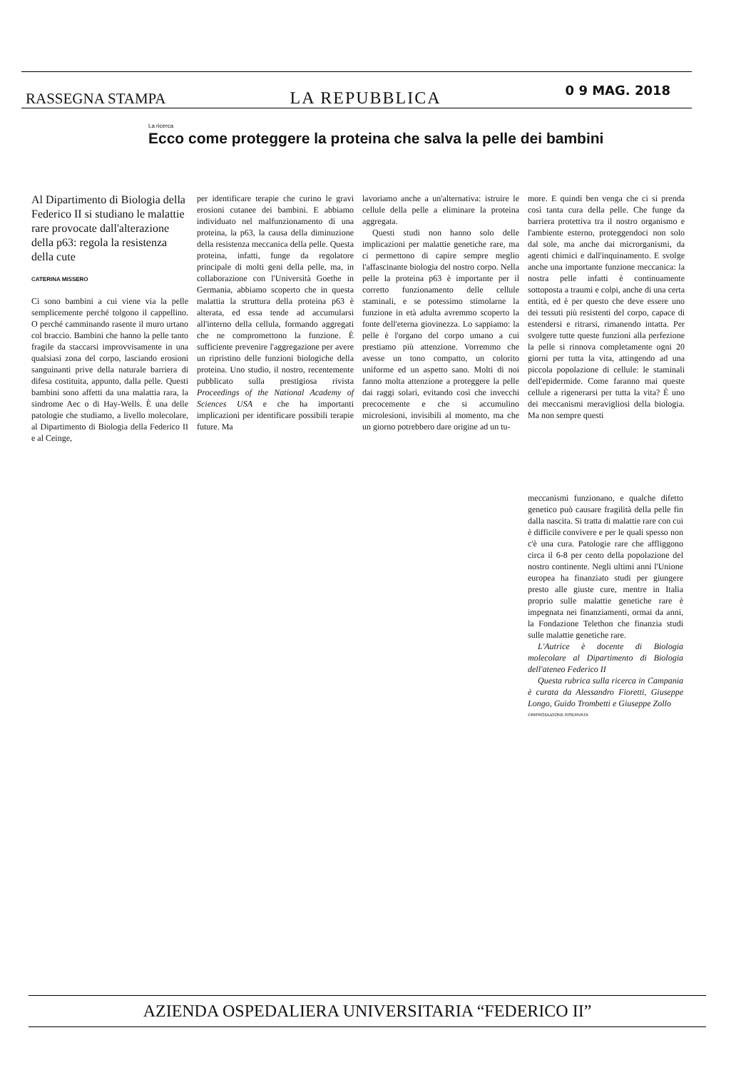RASSEGNA STAMPA LA REPUBBLICA 0 9 MAG. 2018
La ricerca
Ecco come proteggere la proteina che salva la pelle dei bambini
Al Dipartimento di Biologia della Federico II si studiano le malattie rare provocate dall'alterazione della p63: regola la resistenza della cute
CATERINA MISSERO
Ci sono bambini a cui viene via la pelle semplicemente perché tolgono il cappellino. O perché camminando rasente il muro urtano col braccio. Bambini che hanno la pelle tanto fragile da staccarsi improvvisamente in una qualsiasi zona del corpo, lasciando erosioni sanguinanti prive della naturale barriera di difesa costituita, appunto, dalla pelle. Questi bambini sono affetti da una malattia rara, la sindrome Aec o di Hay-Wells. È una delle patologie che studiamo, a livello molecolare, al Dipartimento di Biologia della Federico II e al Ceinge,
per identificare terapie che curino le gravi erosioni cutanee dei bambini. E abbiamo individuato nel malfunzionamento di una proteina, la p63, la causa della diminuzione della resistenza meccanica della pelle. Questa proteina, infatti, funge da regolatore principale di molti geni della pelle, ma, in collaborazione con l'Università Goethe in Germania, abbiamo scoperto che in questa malattia la struttura della proteina p63 è alterata, ed essa tende ad accumularsi all'interno della cellula, formando aggregati che ne compromettono la funzione. È sufficiente prevenire l'aggregazione per avere un ripristino delle funzioni biologiche della proteina. Uno studio, il nostro, recentemente pubblicato sulla prestigiosa rivista Proceedings of the National Academy of Sciences USA e che ha importanti implicazioni per identificare possibili terapie future. Ma
lavoriamo anche a un'alternativa: istruire le cellule della pelle a eliminare la proteina aggregata.
Questi studi non hanno solo delle implicazioni per malattie genetiche rare, ma ci permettono di capire sempre meglio l'affascinante biologia del nostro corpo. Nella pelle la proteina p63 è importante per il corretto funzionamento delle cellule staminali, e se potessimo stimolarne la funzione in età adulta avremmo scoperto la fonte dell'eterna giovinezza. Lo sappiamo: la pelle è l'organo del corpo umano a cui prestiamo più attenzione. Vorremmo che avesse un tono compatto, un colorito uniforme ed un aspetto sano. Molti di noi fanno molta attenzione a proteggere la pelle dai raggi solari, evitando così che invecchi precocemente e che si accumulino microlesioni, invisibili al momento, ma che un giorno potrebbero dare origine ad un tu-
more. E quindi ben venga che ci si prenda così tanta cura della pelle. Che funge da barriera protettiva tra il nostro organismo e l'ambiente esterno, proteggendoci non solo dal sole, ma anche dai microrganismi, da agenti chimici e dall'inquinamento. E svolge anche una importante funzione meccanica: la nostra pelle infatti è continuamente sottoposta a traumi e colpi, anche di una certa entità, ed è per questo che deve essere uno dei tessuti più resistenti del corpo, capace di estendersi e ritrarsi, rimanendo intatta. Per svolgere tutte queste funzioni alla perfezione la pelle si rinnova completamente ogni 20 giorni per tutta la vita, attingendo ad una piccola popolazione di cellule: le staminali dell'epidermide. Come faranno mai queste cellule a rigenerarsi per tutta la vita? È uno dei meccanismi meravigliosi della biologia. Ma non sempre questi
meccanismi funzionano, e qualche difetto genetico può causare fragilità della pelle fin dalla nascita. Si tratta di malattie rare con cui è difficile convivere e per le quali spesso non c'è una cura. Patologie rare che affliggono circa il 6-8 per cento della popolazione del nostro continente. Negli ultimi anni l'Unione europea ha finanziato studi per giungere presto alle giuste cure, mentre in Italia proprio sulle malattie genetiche rare è impegnata nei finanziamenti, ormai da anni, la Fondazione Telethon che finanzia studi sulle malattie genetiche rare.
L'Autrice è docente di Biologia molecolare al Dipartimento di Biologia dell'ateneo Federico II
Questa rubrica sulla ricerca in Campania è curata da Alessandro Fioretti, Giuseppe Longo, Guido Trombetti e Giuseppe Zollo
©RIPRODUZIONE RISERVATA
AZIENDA OSPEDALIERA UNIVERSITARIA “FEDERICO II”